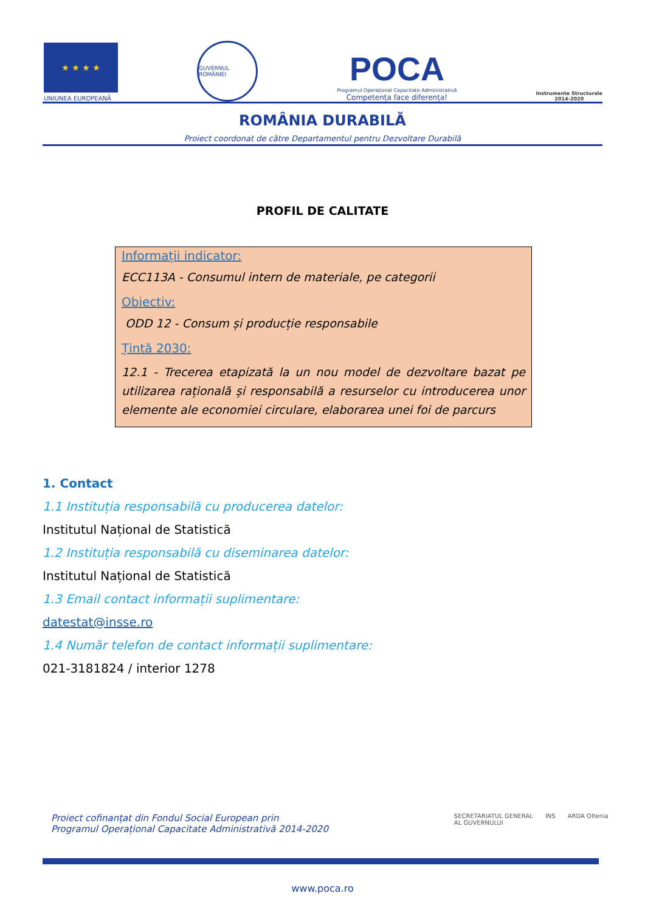★ ★ ★ ★
UNIUNEA EUROPEANĂ
GUVERNUL ROMÂNIEI
POCA
Programul Operațional Capacitate Administrativă
Competența face diferența!
Instrumente Structurale
2014-2020
ROMÂNIA DURABILĂ
Proiect coordonat de către Departamentul pentru Dezvoltare Durabilă
PROFIL DE CALITATE
Informații indicator:
ECC113A - Consumul intern de materiale, pe categorii
Obiectiv:
ODD 12 - Consum și producție responsabile
Țintă 2030:
12.1 - Trecerea etapizată la un nou model de dezvoltare bazat pe utilizarea rațională și responsabilă a resurselor cu introducerea unor elemente ale economiei circulare, elaborarea unei foi de parcurs
1. Contact
1.1 Instituția responsabilă cu producerea datelor:
Institutul Național de Statistică
1.2 Instituția responsabilă cu diseminarea datelor:
Institutul Național de Statistică
1.3 Email contact informații suplimentare:
datestat@insse.ro
1.4 Număr telefon de contact informații suplimentare:
021-3181824 / interior 1278
Proiect cofinanțat din Fondul Social European prin
Programul Operațional Capacitate Administrativă 2014-2020
SECRETARIATUL GENERAL
AL GUVERNULUI INS ARDA Oltenia
www.poca.ro